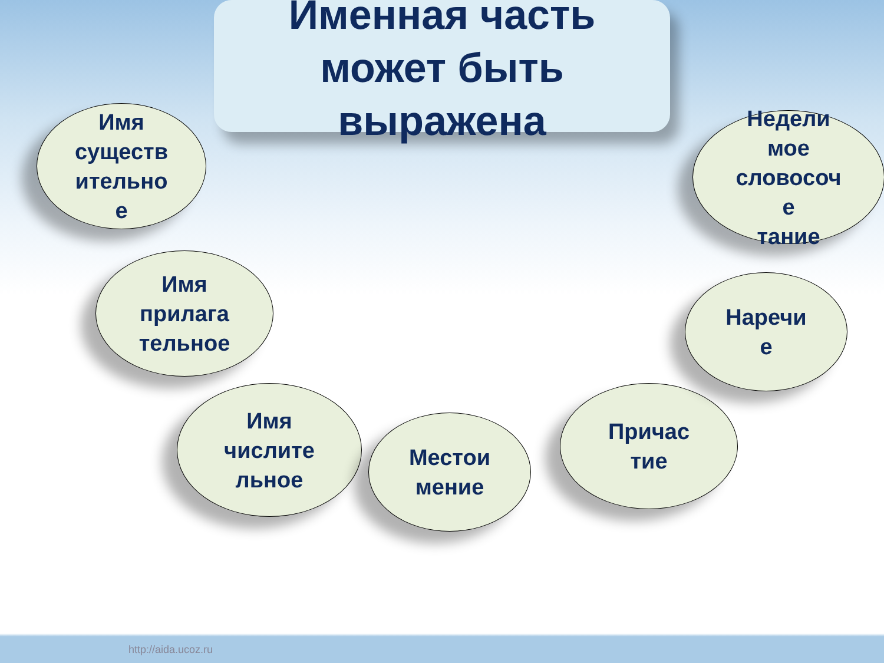Именная часть
может быть
выражена
Имя
существ
ительно
е
Имя
прилага
тельное
Имя
числите
льное
Местои
мение
Причас
тие
Наречи
е
Недели
мое
словосоч
е
тание
http://aida.ucoz.ru